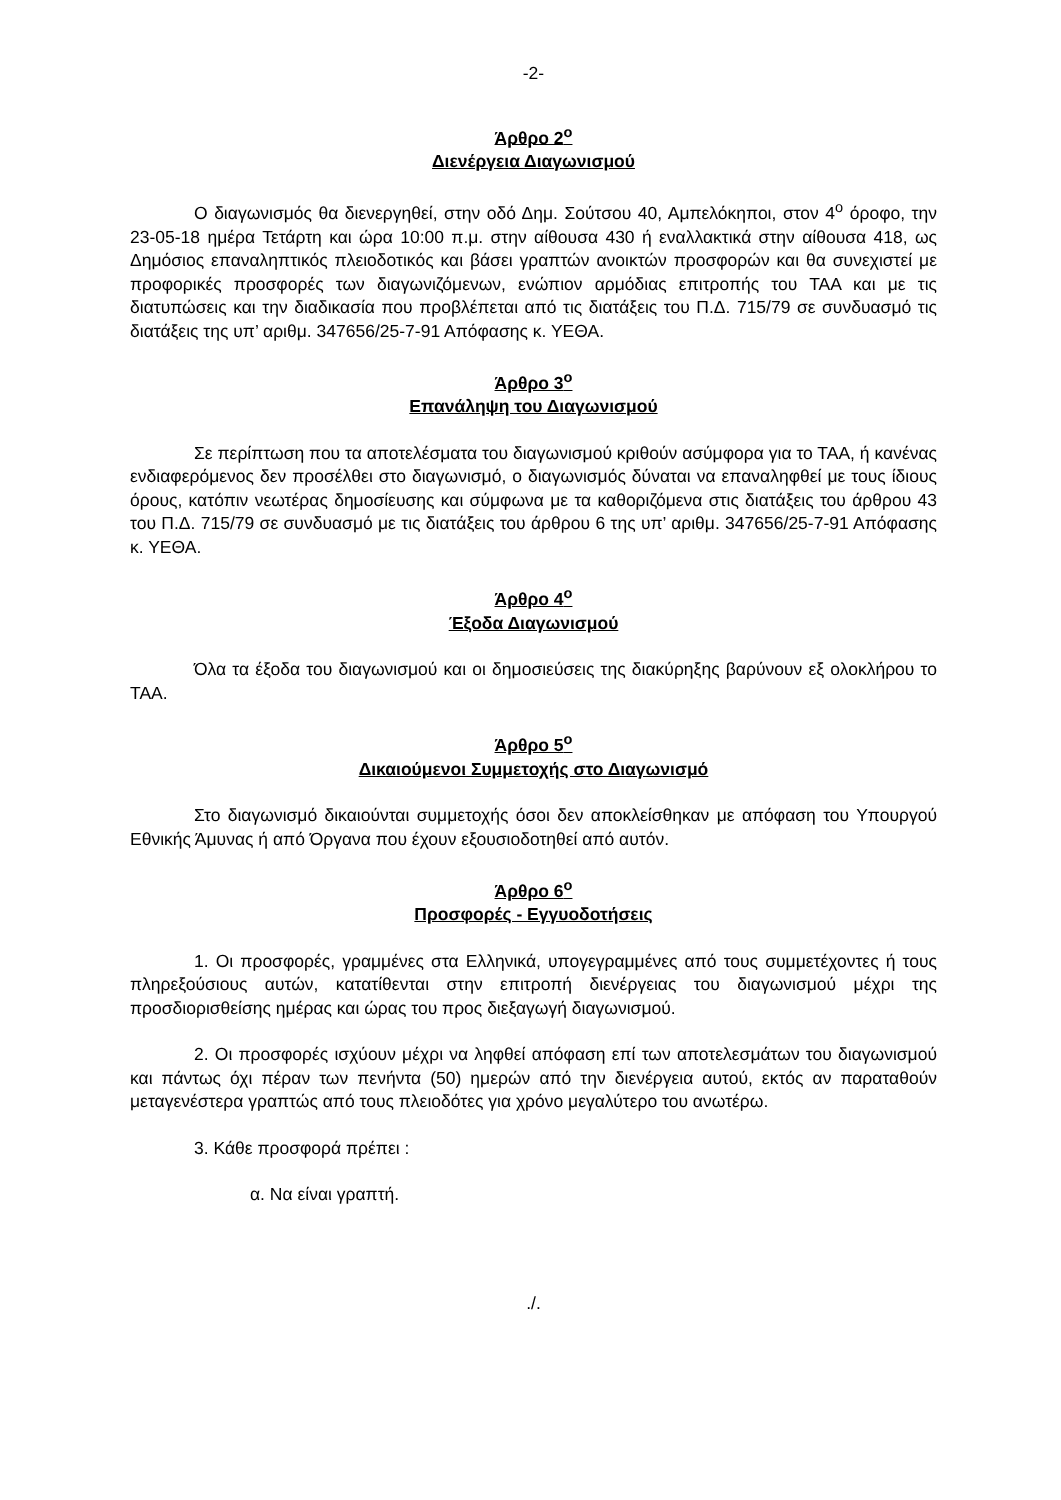-2-
Άρθρο 2<sup>ο</sup>
Διενέργεια Διαγωνισμού
Ο διαγωνισμός θα διενεργηθεί, στην οδό Δημ. Σούτσου 40, Αμπελόκηποι, στον 4<sup>ο</sup> όροφο, την 23-05-18 ημέρα Τετάρτη και ώρα 10:00 π.μ. στην αίθουσα 430 ή εναλλακτικά στην αίθουσα 418, ως Δημόσιος επαναληπτικός πλειοδοτικός και βάσει γραπτών ανοικτών προσφορών και θα συνεχιστεί με προφορικές προσφορές των διαγωνιζόμενων, ενώπιον αρμόδιας επιτροπής του ΤΑΑ και με τις διατυπώσεις και την διαδικασία που προβλέπεται από τις διατάξεις του Π.Δ. 715/79 σε συνδυασμό τις διατάξεις της υπ’ αριθμ. 347656/25-7-91 Απόφασης κ. ΥΕΘΑ.
Άρθρο 3<sup>ο</sup>
Επανάληψη του Διαγωνισμού
Σε περίπτωση που τα αποτελέσματα του διαγωνισμού κριθούν ασύμφορα για το ΤΑΑ, ή κανένας ενδιαφερόμενος δεν προσέλθει στο διαγωνισμό, ο διαγωνισμός δύναται να επαναληφθεί με τους ίδιους όρους, κατόπιν νεωτέρας δημοσίευσης και σύμφωνα με τα καθοριζόμενα στις διατάξεις του άρθρου 43 του Π.Δ. 715/79 σε συνδυασμό με τις διατάξεις του άρθρου 6 της υπ’ αριθμ. 347656/25-7-91 Απόφασης κ. ΥΕΘΑ.
Άρθρο 4<sup>ο</sup>
Έξοδα Διαγωνισμού
Όλα τα έξοδα του διαγωνισμού και οι δημοσιεύσεις της διακύρηξης βαρύνουν εξ ολοκλήρου το ΤΑΑ.
Άρθρο 5<sup>ο</sup>
Δικαιούμενοι Συμμετοχής στο Διαγωνισμό
Στο διαγωνισμό δικαιούνται συμμετοχής όσοι δεν αποκλείσθηκαν με απόφαση του Υπουργού Εθνικής Άμυνας ή από Όργανα που έχουν εξουσιοδοτηθεί από αυτόν.
Άρθρο 6<sup>ο</sup>
Προσφορές - Εγγυοδοτήσεις
1. Οι προσφορές, γραμμένες στα Ελληνικά, υπογεγραμμένες από τους συμμετέχοντες ή τους πληρεξούσιους αυτών, κατατίθενται στην επιτροπή διενέργειας του διαγωνισμού μέχρι της προσδιορισθείσης ημέρας και ώρας του προς διεξαγωγή διαγωνισμού.
2. Οι προσφορές ισχύουν μέχρι να ληφθεί απόφαση επί των αποτελεσμάτων του διαγωνισμού και πάντως όχι πέραν των πενήντα (50) ημερών από την διενέργεια αυτού, εκτός αν παραταθούν μεταγενέστερα γραπτώς από τους πλειοδότες για χρόνο μεγαλύτερο του ανωτέρω.
3. Κάθε προσφορά πρέπει :
α. Να είναι γραπτή.
./.